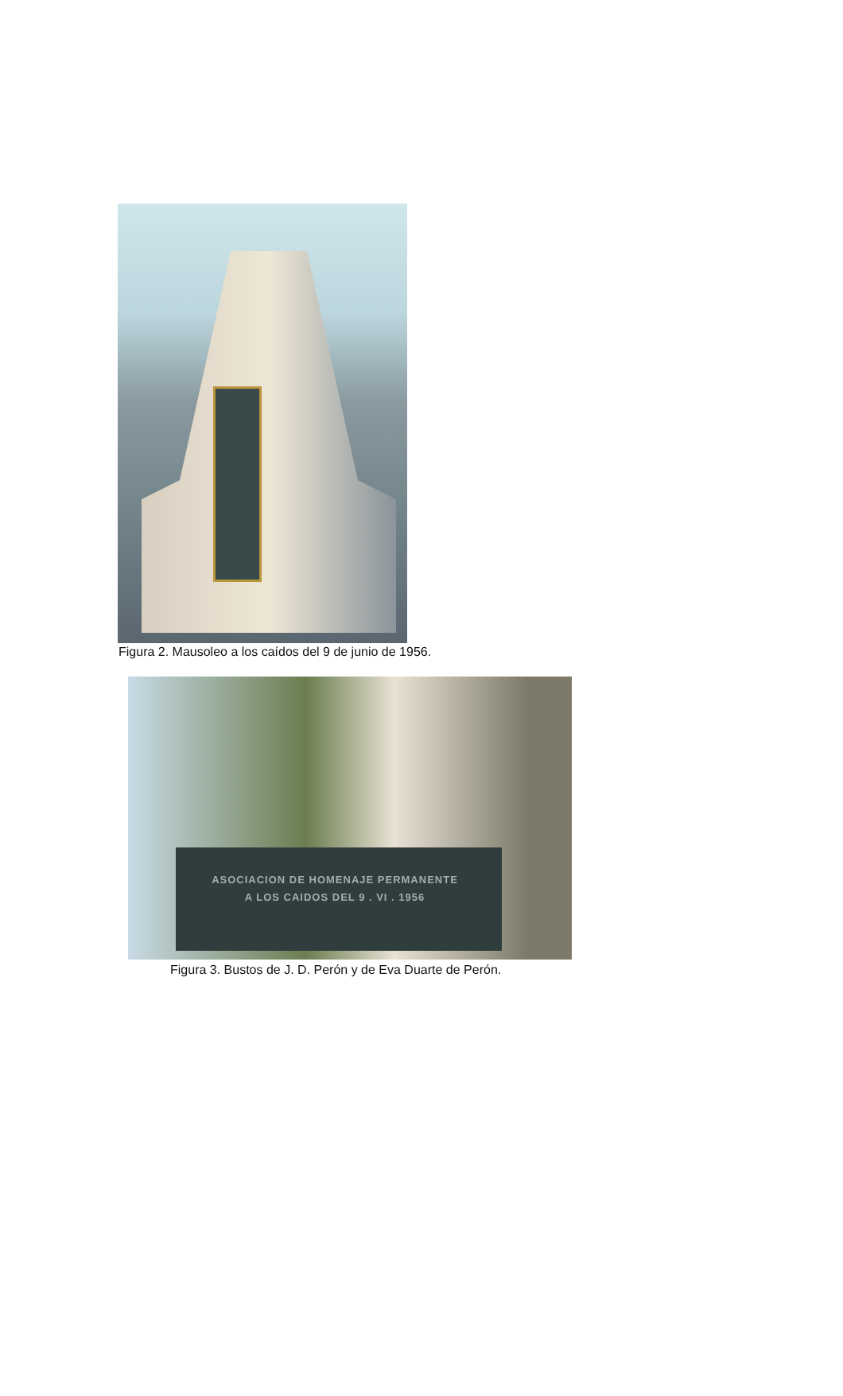Figura 2. Mausoleo a los caídos del 9 de junio de 1956.
ASOCIACION DE HOMENAJE PERMANENTE
A LOS CAIDOS DEL 9 . VI . 1956
Figura 3. Bustos de J. D. Perón y de Eva Duarte de Perón.